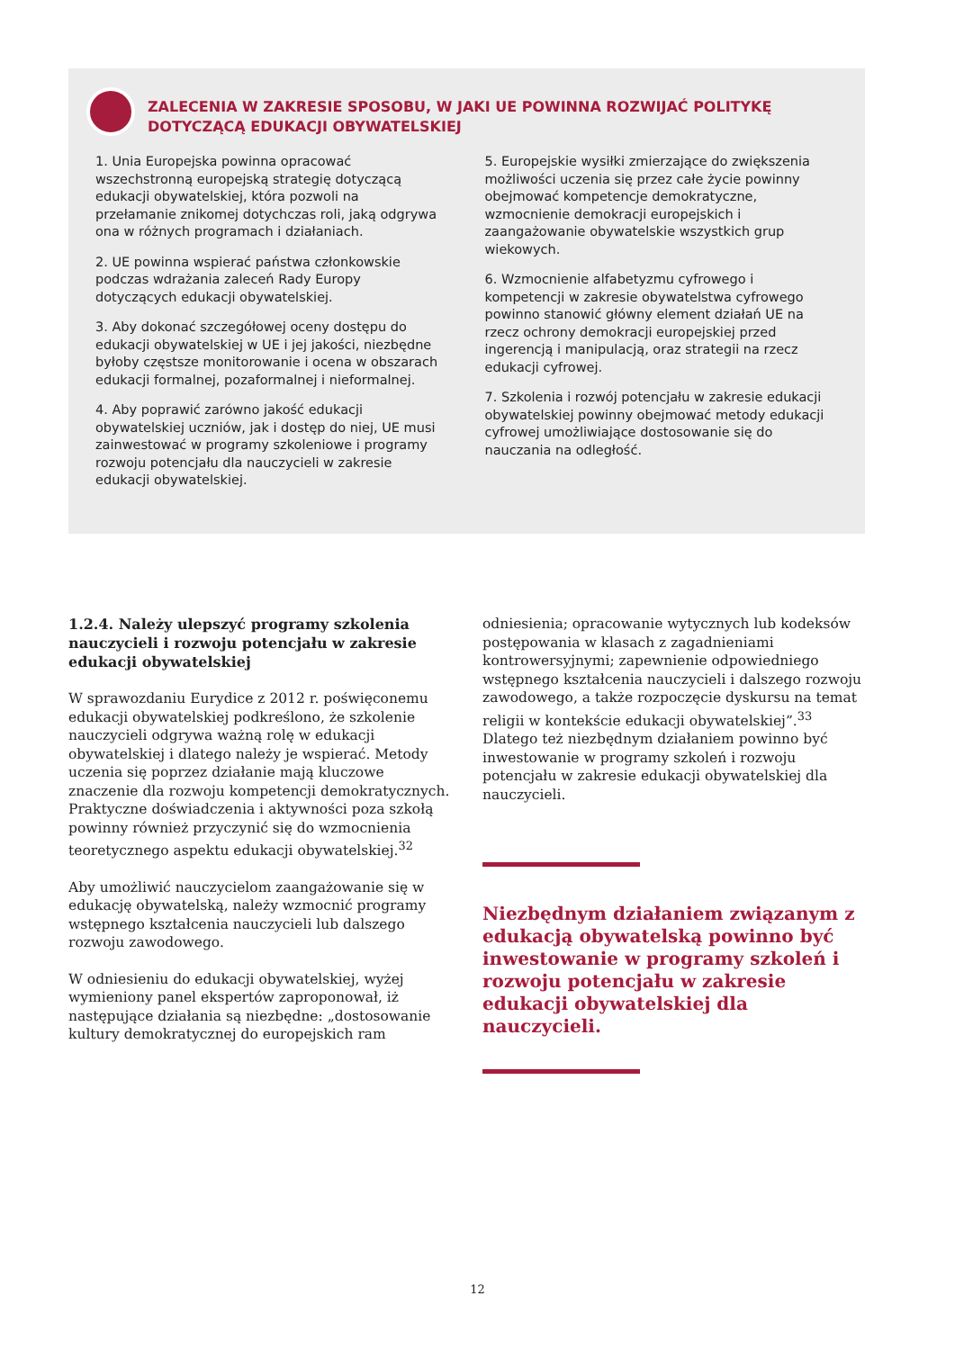ZALECENIA W ZAKRESIE SPOSOBU, W JAKI UE POWINNA ROZWIJAĆ POLITYKĘ DOTYCZĄCĄ EDUKACJI OBYWATELSKIEJ
1. Unia Europejska powinna opracować wszechstronną europejską strategię dotyczącą edukacji obywatelskiej, która pozwoli na przełamanie znikomej dotychczas roli, jaką odgrywa ona w różnych programach i działaniach.
2. UE powinna wspierać państwa członkowskie podczas wdrażania zaleceń Rady Europy dotyczących edukacji obywatelskiej.
3. Aby dokonać szczegółowej oceny dostępu do edukacji obywatelskiej w UE i jej jakości, niezbędne byłoby częstsze monitorowanie i ocena w obszarach edukacji formalnej, pozaformalnej i nieformalnej.
4. Aby poprawić zarówno jakość edukacji obywatelskiej uczniów, jak i dostęp do niej, UE musi zainwestować w programy szkoleniowe i programy rozwoju potencjału dla nauczycieli w zakresie edukacji obywatelskiej.
5. Europejskie wysiłki zmierzające do zwiększenia możliwości uczenia się przez całe życie powinny obejmować kompetencje demokratyczne, wzmocnienie demokracji europejskich i zaangażowanie obywatelskie wszystkich grup wiekowych.
6. Wzmocnienie alfabetyzmu cyfrowego i kompetencji w zakresie obywatelstwa cyfrowego powinno stanowić główny element działań UE na rzecz ochrony demokracji europejskiej przed ingerencją i manipulacją, oraz strategii na rzecz edukacji cyfrowej.
7. Szkolenia i rozwój potencjału w zakresie edukacji obywatelskiej powinny obejmować metody edukacji cyfrowej umożliwiające dostosowanie się do nauczania na odległość.
1.2.4. Należy ulepszyć programy szkolenia nauczycieli i rozwoju potencjału w zakresie edukacji obywatelskiej
W sprawozdaniu Eurydice z 2012 r. poświęconemu edukacji obywatelskiej podkreślono, że szkolenie nauczycieli odgrywa ważną rolę w edukacji obywatelskiej i dlatego należy je wspierać. Metody uczenia się poprzez działanie mają kluczowe znaczenie dla rozwoju kompetencji demokratycznych. Praktyczne doświadczenia i aktywności poza szkołą powinny również przyczynić się do wzmocnienia teoretycznego aspektu edukacji obywatelskiej.<sup>32</sup>
Aby umożliwić nauczycielom zaangażowanie się w edukację obywatelską, należy wzmocnić programy wstępnego kształcenia nauczycieli lub dalszego rozwoju zawodowego.
W odniesieniu do edukacji obywatelskiej, wyżej wymieniony panel ekspertów zaproponował, iż następujące działania są niezbędne: „dostosowanie kultury demokratycznej do europejskich ram
odniesienia; opracowanie wytycznych lub kodeksów postępowania w klasach z zagadnieniami kontrowersyjnymi; zapewnienie odpowiedniego wstępnego kształcenia nauczycieli i dalszego rozwoju zawodowego, a także rozpoczęcie dyskursu na temat religii w kontekście edukacji obywatelskiej”.<sup>33</sup> Dlatego też niezbędnym działaniem powinno być inwestowanie w programy szkoleń i rozwoju potencjału w zakresie edukacji obywatelskiej dla nauczycieli.
Niezbędnym działaniem związanym z edukacją obywatelską powinno być inwestowanie w programy szkoleń i rozwoju potencjału w zakresie edukacji obywatelskiej dla nauczycieli.
12